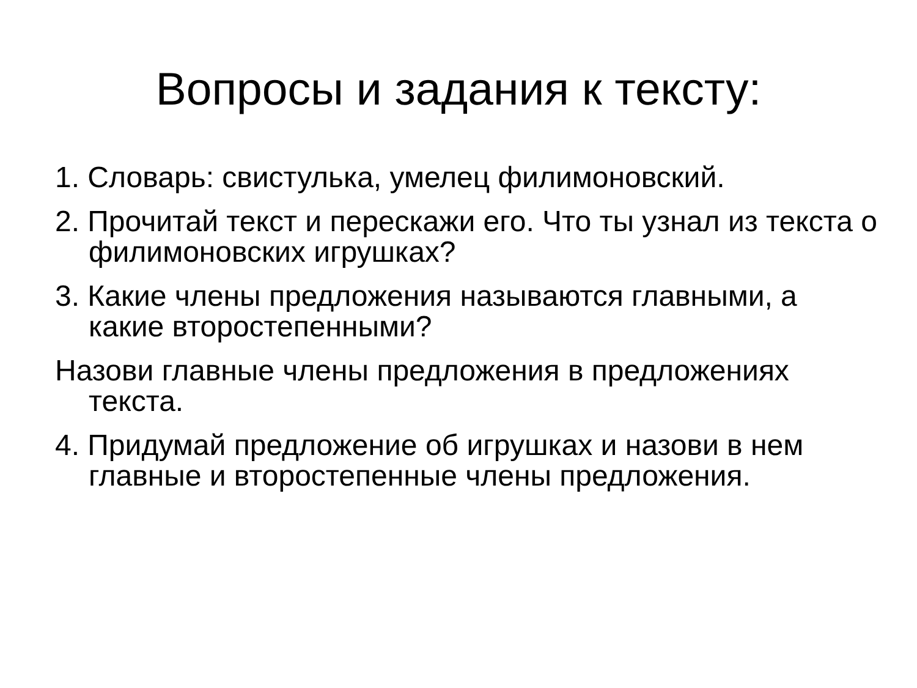Вопросы и задания к тексту:
1. Словарь: свистулька, умелец филимоновский.
2. Прочитай текст и перескажи его. Что ты узнал из текста о филимоновских игрушках?
3. Какие члены предложения называются главными, а какие второстепенными?
Назови главные члены предложения в предложениях текста.
4. Придумай предложение об игрушках и назови в нем главные и второстепенные члены предложения.